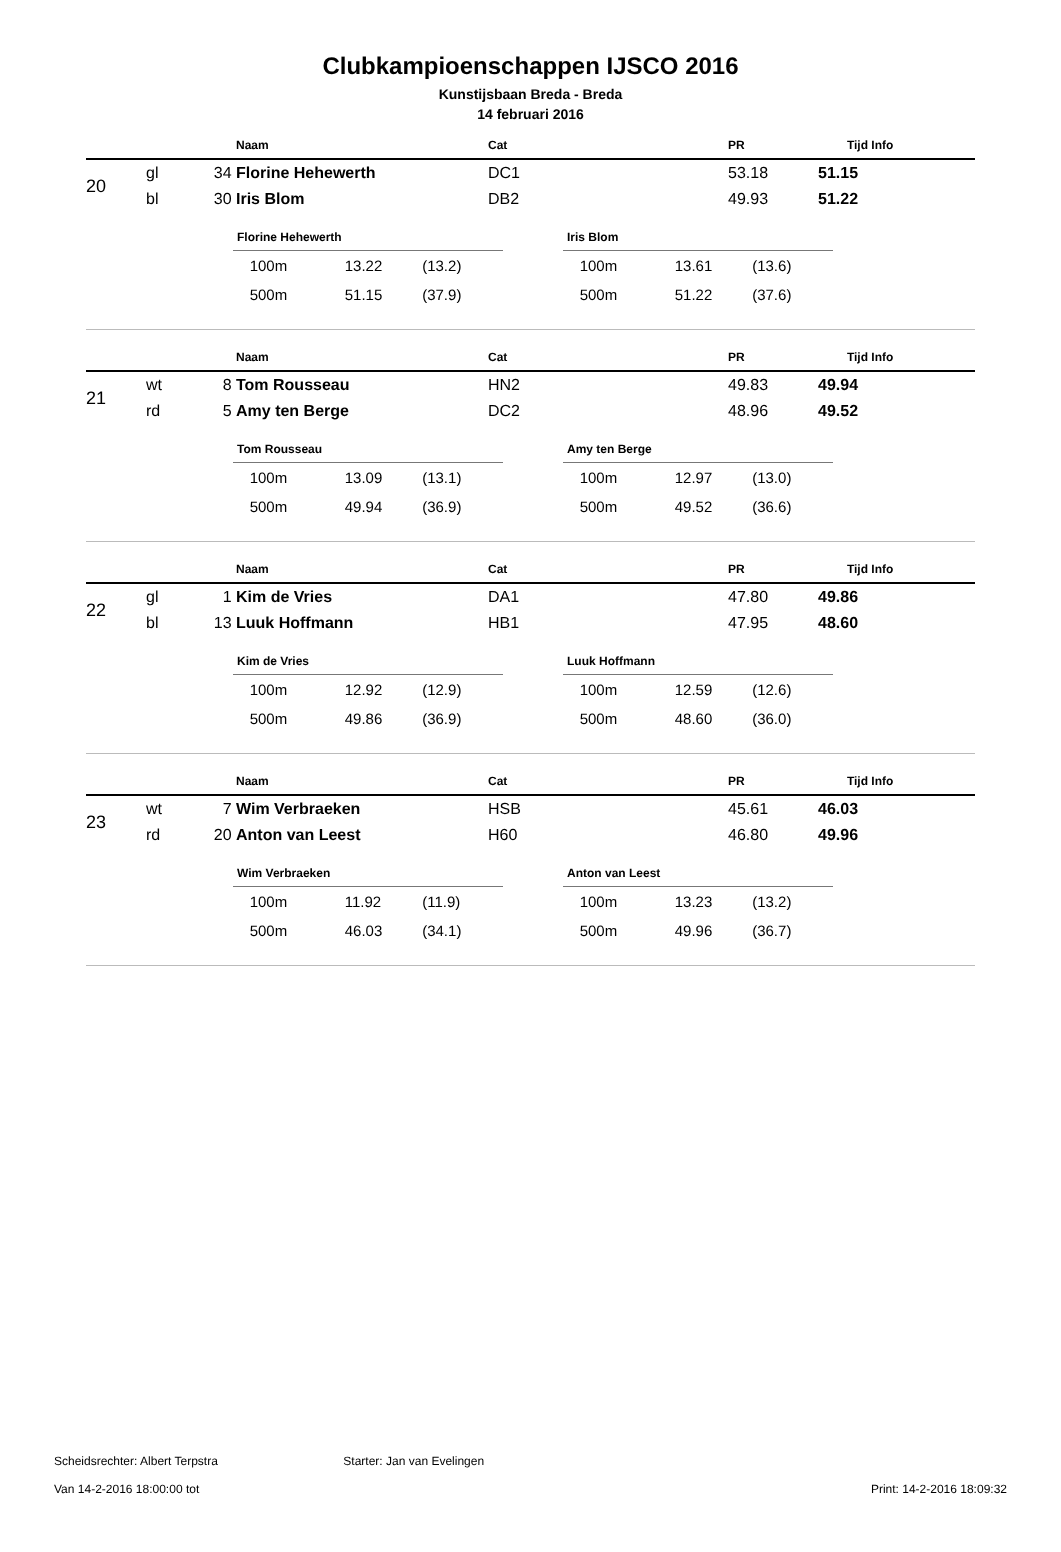Clubkampioenschappen IJSCO 2016
Kunstijsbaan Breda - Breda
14 februari 2016
| | | | Naam | Cat | PR | Tijd | Info |
| 20 | gl | 34 | Florine Hehewerth | DC1 | 53.18 | 51.15 | |
| | bl | 30 | Iris Blom | DB2 | 49.93 | 51.22 | |
Florine Hehewerth
| 100m | 13.22 | (13.2) |
| 500m | 51.15 | (37.9) |
Iris Blom
| 100m | 13.61 | (13.6) |
| 500m | 51.22 | (37.6) |
| | | | Naam | Cat | PR | Tijd | Info |
| 21 | wt | 8 | Tom Rousseau | HN2 | 49.83 | 49.94 | |
| | rd | 5 | Amy ten Berge | DC2 | 48.96 | 49.52 | |
Tom Rousseau
| 100m | 13.09 | (13.1) |
| 500m | 49.94 | (36.9) |
Amy ten Berge
| 100m | 12.97 | (13.0) |
| 500m | 49.52 | (36.6) |
| | | | Naam | Cat | PR | Tijd | Info |
| 22 | gl | 1 | Kim de Vries | DA1 | 47.80 | 49.86 | |
| | bl | 13 | Luuk Hoffmann | HB1 | 47.95 | 48.60 | |
Kim de Vries
| 100m | 12.92 | (12.9) |
| 500m | 49.86 | (36.9) |
Luuk Hoffmann
| 100m | 12.59 | (12.6) |
| 500m | 48.60 | (36.0) |
| | | | Naam | Cat | PR | Tijd | Info |
| 23 | wt | 7 | Wim Verbraeken | HSB | 45.61 | 46.03 | |
| | rd | 20 | Anton van Leest | H60 | 46.80 | 49.96 | |
Wim Verbraeken
| 100m | 11.92 | (11.9) |
| 500m | 46.03 | (34.1) |
Anton van Leest
| 100m | 13.23 | (13.2) |
| 500m | 49.96 | (36.7) |
Scheidsrechter: Albert Terpstra Starter: Jan van Evelingen
Van 14-2-2016 18:00:00 tot Print: 14-2-2016 18:09:32